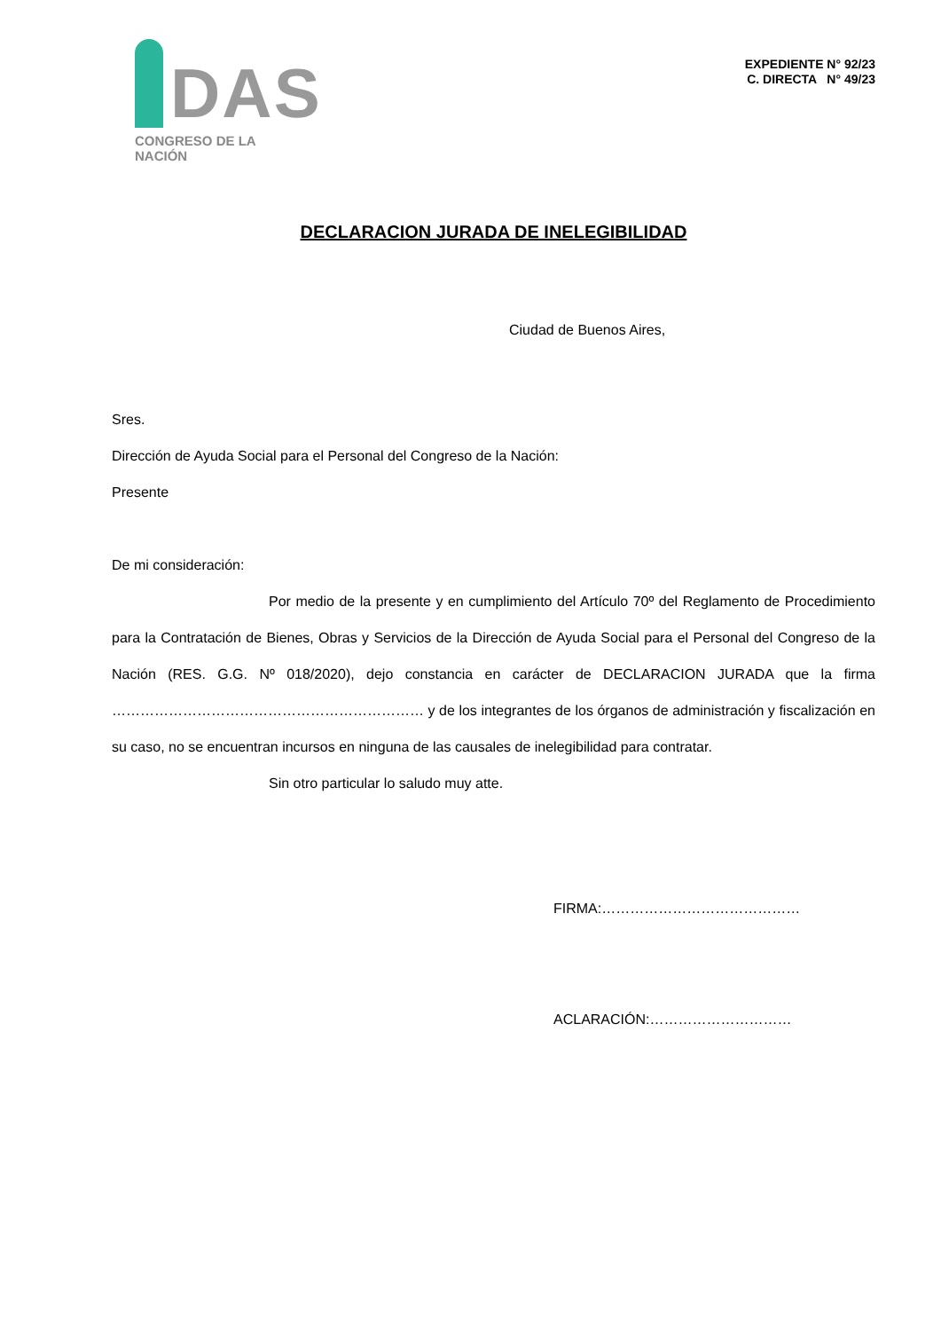DAS
CONGRESO DE LA NACIÓN
EXPEDIENTE N° 92/23
C. DIRECTA N° 49/23
DECLARACION JURADA DE INELEGIBILIDAD
Ciudad de Buenos Aires,
Sres.
Dirección de Ayuda Social para el Personal del Congreso de la Nación:
Presente
De mi consideración:
Por medio de la presente y en cumplimiento del Artículo 70º del Reglamento de Procedimiento para la Contratación de Bienes, Obras y Servicios de la Dirección de Ayuda Social para el Personal del Congreso de la Nación (RES. G.G. Nº 018/2020), dejo constancia en carácter de DECLARACION JURADA que la firma ………………………………………………………… y de los integrantes de los órganos de administración y fiscalización en su caso, no se encuentran incursos en ninguna de las causales de inelegibilidad para contratar.
Sin otro particular lo saludo muy atte.
FIRMA:……………………………………
ACLARACIÓN:…………………………